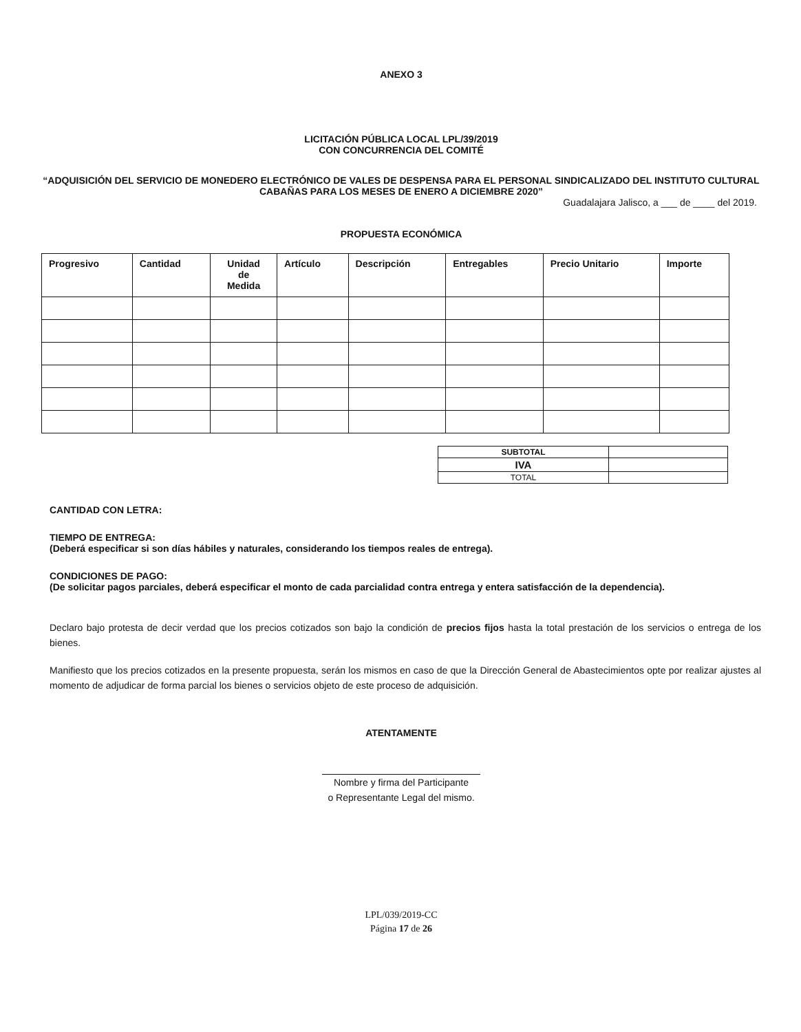ANEXO 3
LICITACIÓN PÚBLICA LOCAL LPL/39/2019
CON CONCURRENCIA DEL COMITÉ
“ADQUISICIÓN DEL SERVICIO DE MONEDERO ELECTRÓNICO DE VALES DE DESPENSA PARA EL PERSONAL SINDICALIZADO DEL INSTITUTO CULTURAL CABAÑAS PARA LOS MESES DE ENERO A DICIEMBRE 2020”
Guadalajara Jalisco, a ___ de ____ del 2019.
PROPUESTA ECONÓMICA
| Progresivo | Cantidad | Unidad de Medida | Artículo | Descripción | Entregables | Precio Unitario | Importe |
| --- | --- | --- | --- | --- | --- | --- | --- |
| SUBTOTAL | |
| IVA | |
| TOTAL | |
CANTIDAD CON LETRA:
TIEMPO DE ENTREGA:
(Deberá especificar si son días hábiles y naturales, considerando los tiempos reales de entrega).
CONDICIONES DE PAGO:
(De solicitar pagos parciales, deberá especificar el monto de cada parcialidad contra entrega y entera satisfacción de la dependencia).
Declaro bajo protesta de decir verdad que los precios cotizados son bajo la condición de precios fijos hasta la total prestación de los servicios o entrega de los bienes.
Manifiesto que los precios cotizados en la presente propuesta, serán los mismos en caso de que la Dirección General de Abastecimientos opte por realizar ajustes al momento de adjudicar de forma parcial los bienes o servicios objeto de este proceso de adquisición.
ATENTAMENTE
Nombre y firma del Participante
o Representante Legal del mismo.
LPL/039/2019-CC
Página 17 de 26